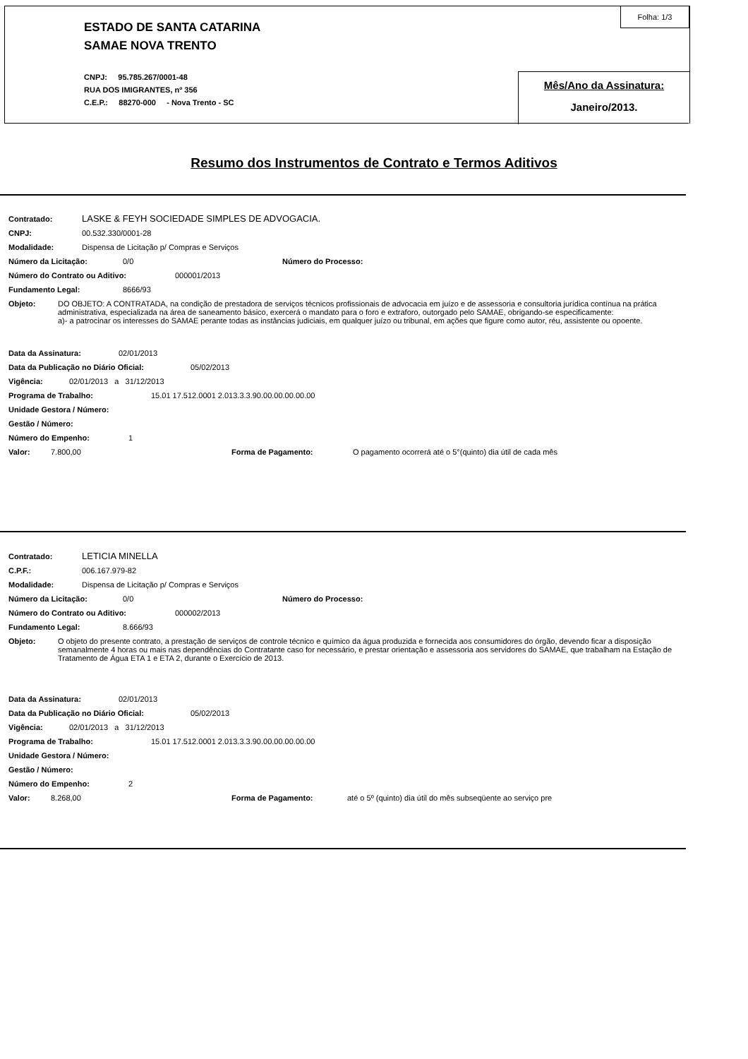ESTADO DE SANTA CATARINA
SAMAE NOVA TRENTO
CNPJ: 95.785.267/0001-48
RUA DOS IMIGRANTES, nº 356
C.E.P.: 88270-000 - Nova Trento - SC
Folha: 1/3
Mês/Ano da Assinatura:
Janeiro/2013.
Resumo dos Instrumentos de Contrato e Termos Aditivos
Contratado: LASKE & FEYH SOCIEDADE SIMPLES DE ADVOGACIA.
CNPJ: 00.532.330/0001-28
Modalidade: Dispensa de Licitação p/ Compras e Serviços
Número da Licitação: 0/0 Número do Processo:
Número do Contrato ou Aditivo: 000001/2013
Fundamento Legal: 8666/93
Objeto: DO OBJETO: A CONTRATADA, na condição de prestadora de serviços técnicos profissionais de advocacia em juízo e de assessoria e consultoria jurídica contínua na prática administrativa, especializada na área de saneamento básico, exercerá o mandato para o foro e extraforo, outorgado pelo SAMAE, obrigando-se especificamente:
a)- a patrocinar os interesses do SAMAE perante todas as instâncias judiciais, em qualquer juízo ou tribunal, em ações que figure como autor, réu, assistente ou opoente.
Data da Assinatura: 02/01/2013
Data da Publicação no Diário Oficial: 05/02/2013
Vigência: 02/01/2013 a 31/12/2013
Programa de Trabalho: 15.01 17.512.0001 2.013.3.3.90.00.00.00.00.00
Unidade Gestora / Número:
Gestão / Número:
Número do Empenho: 1
Valor: 7.800,00 Forma de Pagamento: O pagamento ocorrerá até o 5°(quinto) dia útil de cada mês
Contratado: LETICIA MINELLA
C.P.F.: 006.167.979-82
Modalidade: Dispensa de Licitação p/ Compras e Serviços
Número da Licitação: 0/0 Número do Processo:
Número do Contrato ou Aditivo: 000002/2013
Fundamento Legal: 8.666/93
Objeto: O objeto do presente contrato, a prestação de serviços de controle técnico e químico da água produzida e fornecida aos consumidores do órgão, devendo ficar a disposição semanalmente 4 horas ou mais nas dependências do Contratante caso for necessário, e prestar orientação e assessoria aos servidores do SAMAE, que trabalham na Estação de Tratamento de Água ETA 1 e ETA 2, durante o Exercício de 2013.
Data da Assinatura: 02/01/2013
Data da Publicação no Diário Oficial: 05/02/2013
Vigência: 02/01/2013 a 31/12/2013
Programa de Trabalho: 15.01 17.512.0001 2.013.3.3.90.00.00.00.00.00
Unidade Gestora / Número:
Gestão / Número:
Número do Empenho: 2
Valor: 8.268,00 Forma de Pagamento: até o 5º (quinto) dia útil do mês subseqüente ao serviço pre